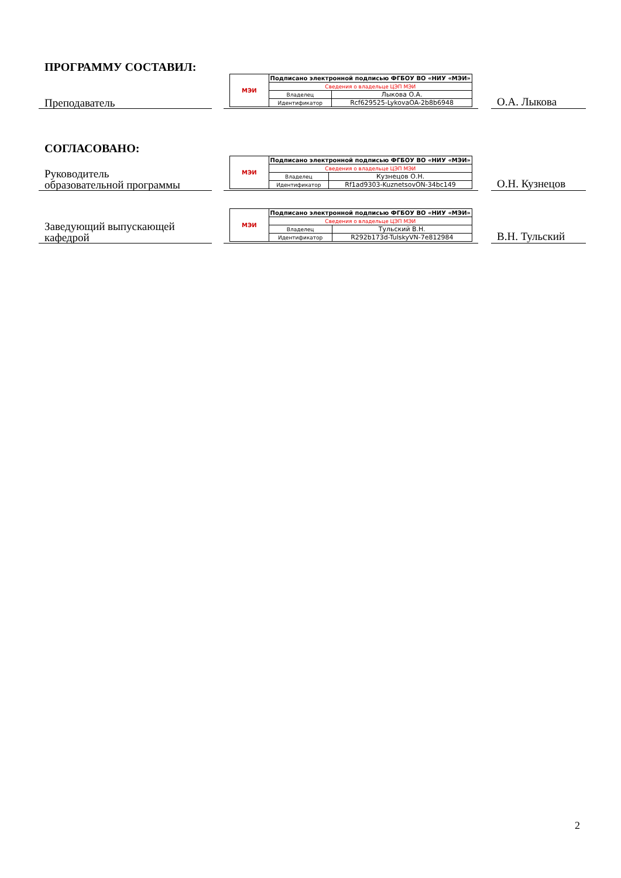ПРОГРАММУ СОСТАВИЛ:
Преподаватель
| МЭИ | Подписано электронной подписью ФГБОУ ВО «НИУ «МЭИ» | |
| | Сведения о владельце ЦЭП МЭИ | |
| | Владелец | Лыкова О.А. |
| | Идентификатор | Rcf629525-LykovaOA-2b8b6948 |
О.А. Лыкова
СОГЛАСОВАНО:
Руководитель
образовательной программы
| МЭИ | Подписано электронной подписью ФГБОУ ВО «НИУ «МЭИ» | |
| | Сведения о владельце ЦЭП МЭИ | |
| | Владелец | Кузнецов О.Н. |
| | Идентификатор | Rf1ad9303-KuznetsovON-34bc149 |
О.Н. Кузнецов
Заведующий выпускающей
кафедрой
| МЭИ | Подписано электронной подписью ФГБОУ ВО «НИУ «МЭИ» | |
| | Сведения о владельце ЦЭП МЭИ | |
| | Владелец | Тульский В.Н. |
| | Идентификатор | R292b173d-TulskyVN-7e812984 |
В.Н. Тульский
2